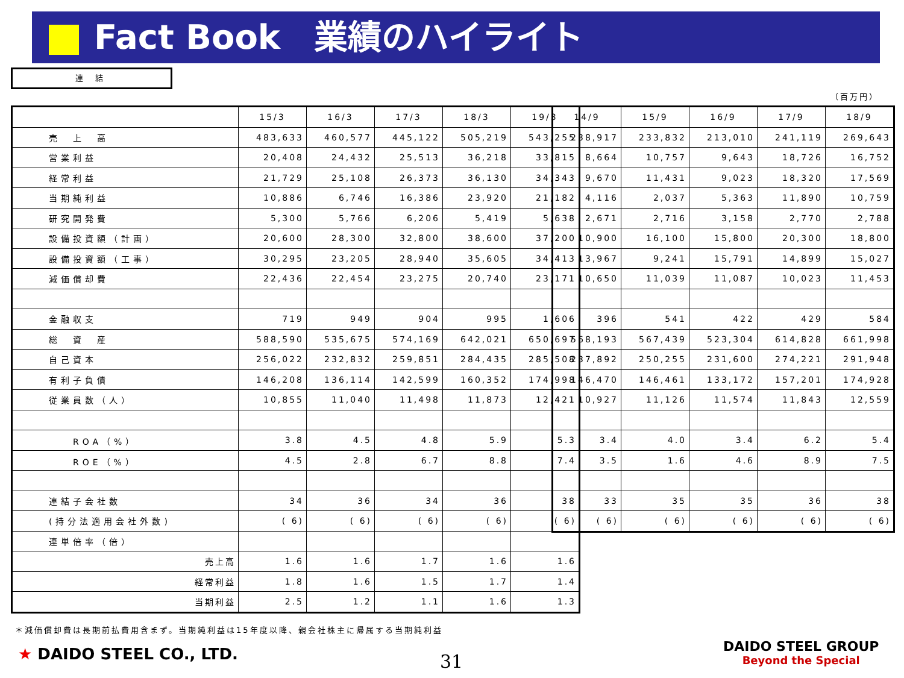Fact Book　業績のハイライト
連 結
（百万円）
| | 15/3 | 16/3 | 17/3 | 18/3 | 19/3 |
| --- | --- | --- | --- | --- | --- |
| 売 上 高 | 483,633 | 460,577 | 445,122 | 505,219 | 543,255 |
| 営業利益 | 20,408 | 24,432 | 25,513 | 36,218 | 33,815 |
| 経常利益 | 21,729 | 25,108 | 26,373 | 36,130 | 34,343 |
| 当期純利益 | 10,886 | 6,746 | 16,386 | 23,920 | 21,182 |
| 研究開発費 | 5,300 | 5,766 | 6,206 | 5,419 | 5,638 |
| 設備投資額（計画） | 20,600 | 28,300 | 32,800 | 38,600 | 37,200 |
| 設備投資額（工事） | 30,295 | 23,205 | 28,940 | 35,605 | 34,413 |
| 減価償却費 | 22,436 | 22,454 | 23,275 | 20,740 | 23,171 |
| 金融収支 | 719 | 949 | 904 | 995 | 1,606 |
| 総 資 産 | 588,590 | 535,675 | 574,169 | 642,021 | 650,697 |
| 自己資本 | 256,022 | 232,832 | 259,851 | 284,435 | 285,508 |
| 有利子負債 | 146,208 | 136,114 | 142,599 | 160,352 | 174,998 |
| 従業員数（人） | 10,855 | 11,040 | 11,498 | 11,873 | 12,421 |
| ROA（%） | 3.8 | 4.5 | 4.8 | 5.9 | 5.3 |
| ROE（%） | 4.5 | 2.8 | 6.7 | 8.8 | 7.4 |
| 連結子会社数 | 34 | 36 | 34 | 36 | 38 |
| (持分法適用会社外数) | ( 6) | ( 6) | ( 6) | ( 6) | ( 6) |
| 連単倍率（倍） | | | | | |
| 売上高 | 1.6 | 1.6 | 1.7 | 1.6 | 1.6 |
| 経常利益 | 1.8 | 1.6 | 1.5 | 1.7 | 1.4 |
| 当期利益 | 2.5 | 1.2 | 1.1 | 1.6 | 1.3 |
| 14/9 | 15/9 | 16/9 | 17/9 | 18/9 |
| --- | --- | --- | --- | --- |
| 238,917 | 233,832 | 213,010 | 241,119 | 269,643 |
| 8,664 | 10,757 | 9,643 | 18,726 | 16,752 |
| 9,670 | 11,431 | 9,023 | 18,320 | 17,569 |
| 4,116 | 2,037 | 5,363 | 11,890 | 10,759 |
| 2,671 | 2,716 | 3,158 | 2,770 | 2,788 |
| 10,900 | 16,100 | 15,800 | 20,300 | 18,800 |
| 13,967 | 9,241 | 15,791 | 14,899 | 15,027 |
| 10,650 | 11,039 | 11,087 | 10,023 | 11,453 |
| 396 | 541 | 422 | 429 | 584 |
| 568,193 | 567,439 | 523,304 | 614,828 | 661,998 |
| 237,892 | 250,255 | 231,600 | 274,221 | 291,948 |
| 146,470 | 146,461 | 133,172 | 157,201 | 174,928 |
| 10,927 | 11,126 | 11,574 | 11,843 | 12,559 |
| 3.4 | 4.0 | 3.4 | 6.2 | 5.4 |
| 3.5 | 1.6 | 4.6 | 8.9 | 7.5 |
| 33 | 35 | 35 | 36 | 38 |
| ( 6) | ( 6) | ( 6) | ( 6) | ( 6) |
＊減価償却費は長期前払費用含まず。当期純利益は15年度以降、親会社株主に帰属する当期純利益
★ DAIDO STEEL CO., LTD. 31
DAIDO STEEL GROUP
Beyond the Special